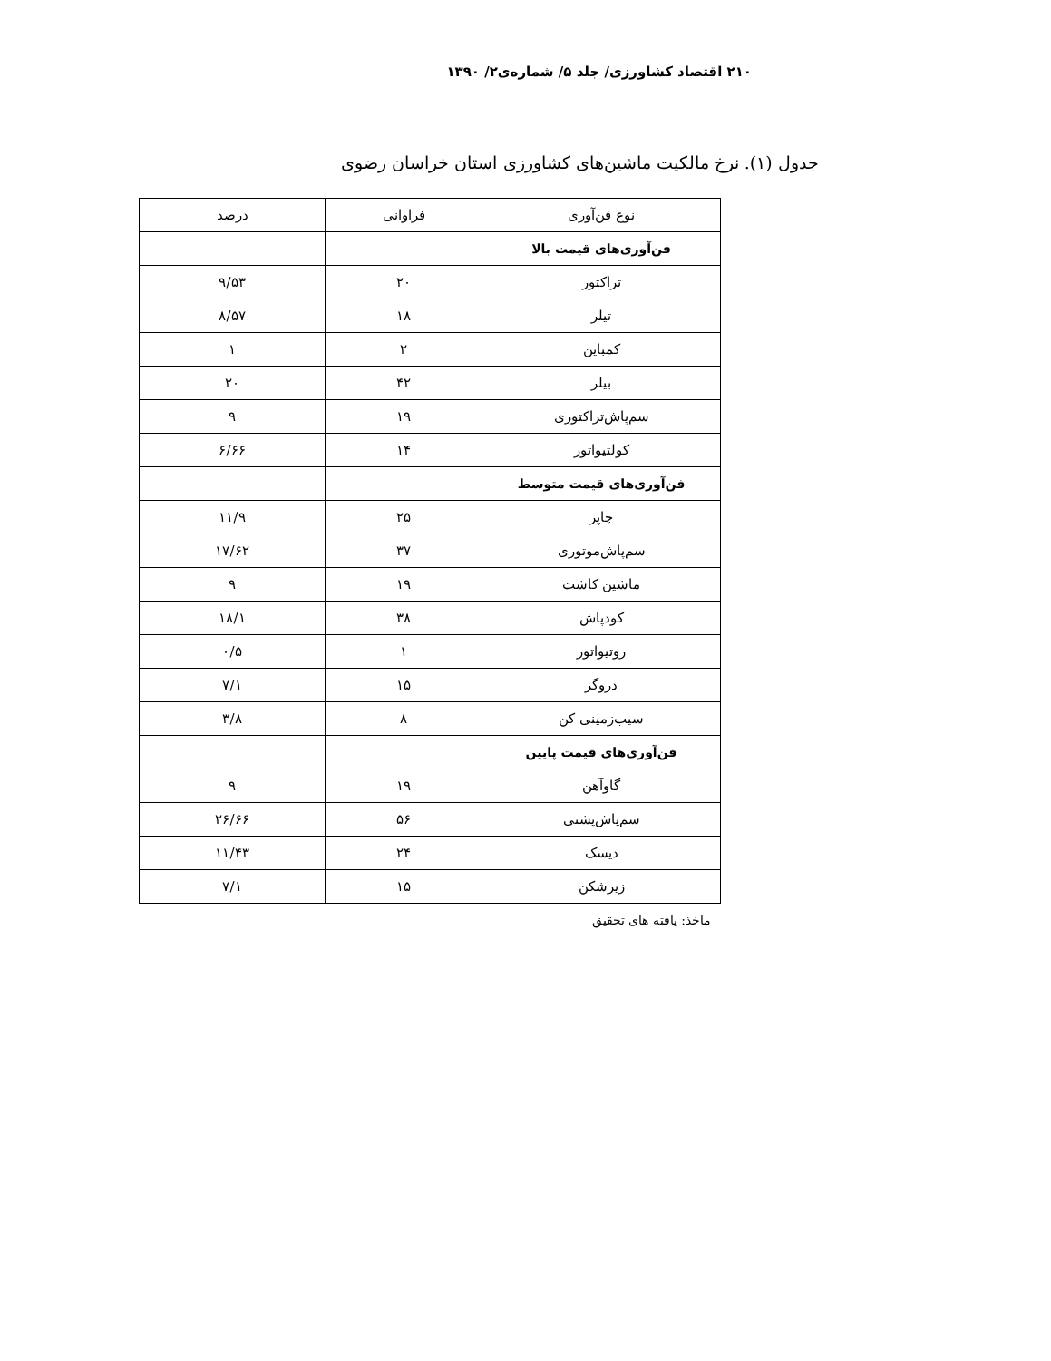۲۱۰ اقتصاد کشاورزی/ جلد ۵/ شماره‌ی۲/ ۱۳۹۰
جدول (۱). نرخ مالکیت ماشین‌های کشاورزی استان خراسان رضوی
| نوع فن‌آوری | فراوانی | درصد |
| --- | --- | --- |
| فن‌آوری‌های قیمت بالا | | |
| تراکتور | ۲۰ | ۹/۵۳ |
| تیلر | ۱۸ | ۸/۵۷ |
| کمباین | ۲ | ۱ |
| بیلر | ۴۲ | ۲۰ |
| سم‌پاش‌تراکتوری | ۱۹ | ۹ |
| کولتیواتور | ۱۴ | ۶/۶۶ |
| فن‌آوری‌های قیمت متوسط | | |
| چاپر | ۲۵ | ۱۱/۹ |
| سم‌پاش‌موتوری | ۳۷ | ۱۷/۶۲ |
| ماشین کاشت | ۱۹ | ۹ |
| کودپاش | ۳۸ | ۱۸/۱ |
| روتیواتور | ۱ | ۰/۵ |
| دروگر | ۱۵ | ۷/۱ |
| سیب‌زمینی کن | ۸ | ۳/۸ |
| فن‌آوری‌های قیمت پایین | | |
| گاوآهن | ۱۹ | ۹ |
| سم‌پاش‌پشتی | ۵۶ | ۲۶/۶۶ |
| دیسک | ۲۴ | ۱۱/۴۳ |
| زیرشکن | ۱۵ | ۷/۱ |
ماخذ: یافته های تحقیق